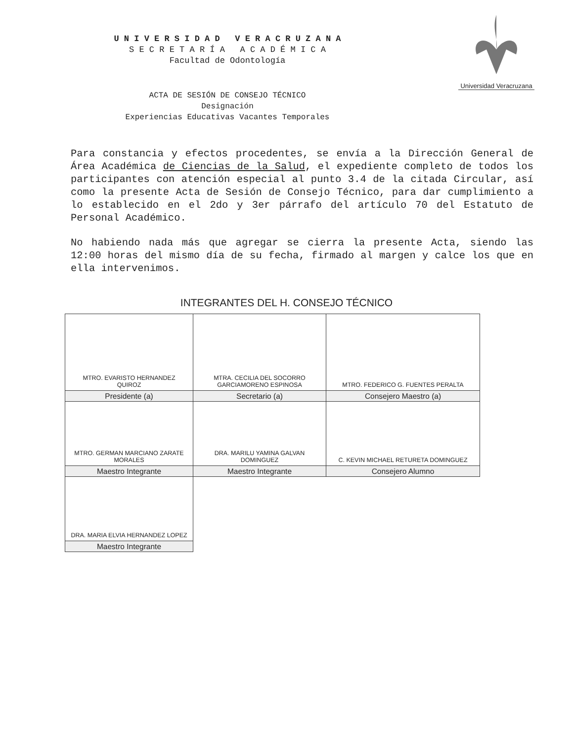Universidad Veracruzana
U N I V E R S I D A D V E R A C R U Z A N A
S E C R E T A R Í A A C A D É M I C A
Facultad de Odontología
ACTA DE SESIÓN DE CONSEJO TÉCNICO
Designación
Experiencias Educativas Vacantes Temporales
Para constancia y efectos procedentes, se envía a la Dirección General de Área Académica de Ciencias de la Salud, el expediente completo de todos los participantes con atención especial al punto 3.4 de la citada Circular, así como la presente Acta de Sesión de Consejo Técnico, para dar cumplimiento a lo establecido en el 2do y 3er párrafo del artículo 70 del Estatuto de Personal Académico.
No habiendo nada más que agregar se cierra la presente Acta, siendo las 12:00 horas del mismo día de su fecha, firmado al margen y calce los que en ella intervenimos.
INTEGRANTES DEL H. CONSEJO TÉCNICO
| MTRO. EVARISTO HERNANDEZ QUIROZ | MTRA. CECILIA DEL SOCORRO GARCIAMORENO ESPINOSA | MTRO. FEDERICO G. FUENTES PERALTA |
| Presidente (a) | Secretario (a) | Consejero Maestro (a) |
| MTRO. GERMAN MARCIANO ZARATE MORALES | DRA. MARILU YAMINA GALVAN DOMINGUEZ | C. KEVIN MICHAEL RETURETA DOMINGUEZ |
| Maestro Integrante | Maestro Integrante | Consejero Alumno |
| DRA. MARIA ELVIA HERNANDEZ LOPEZ | | |
| Maestro Integrante | | |